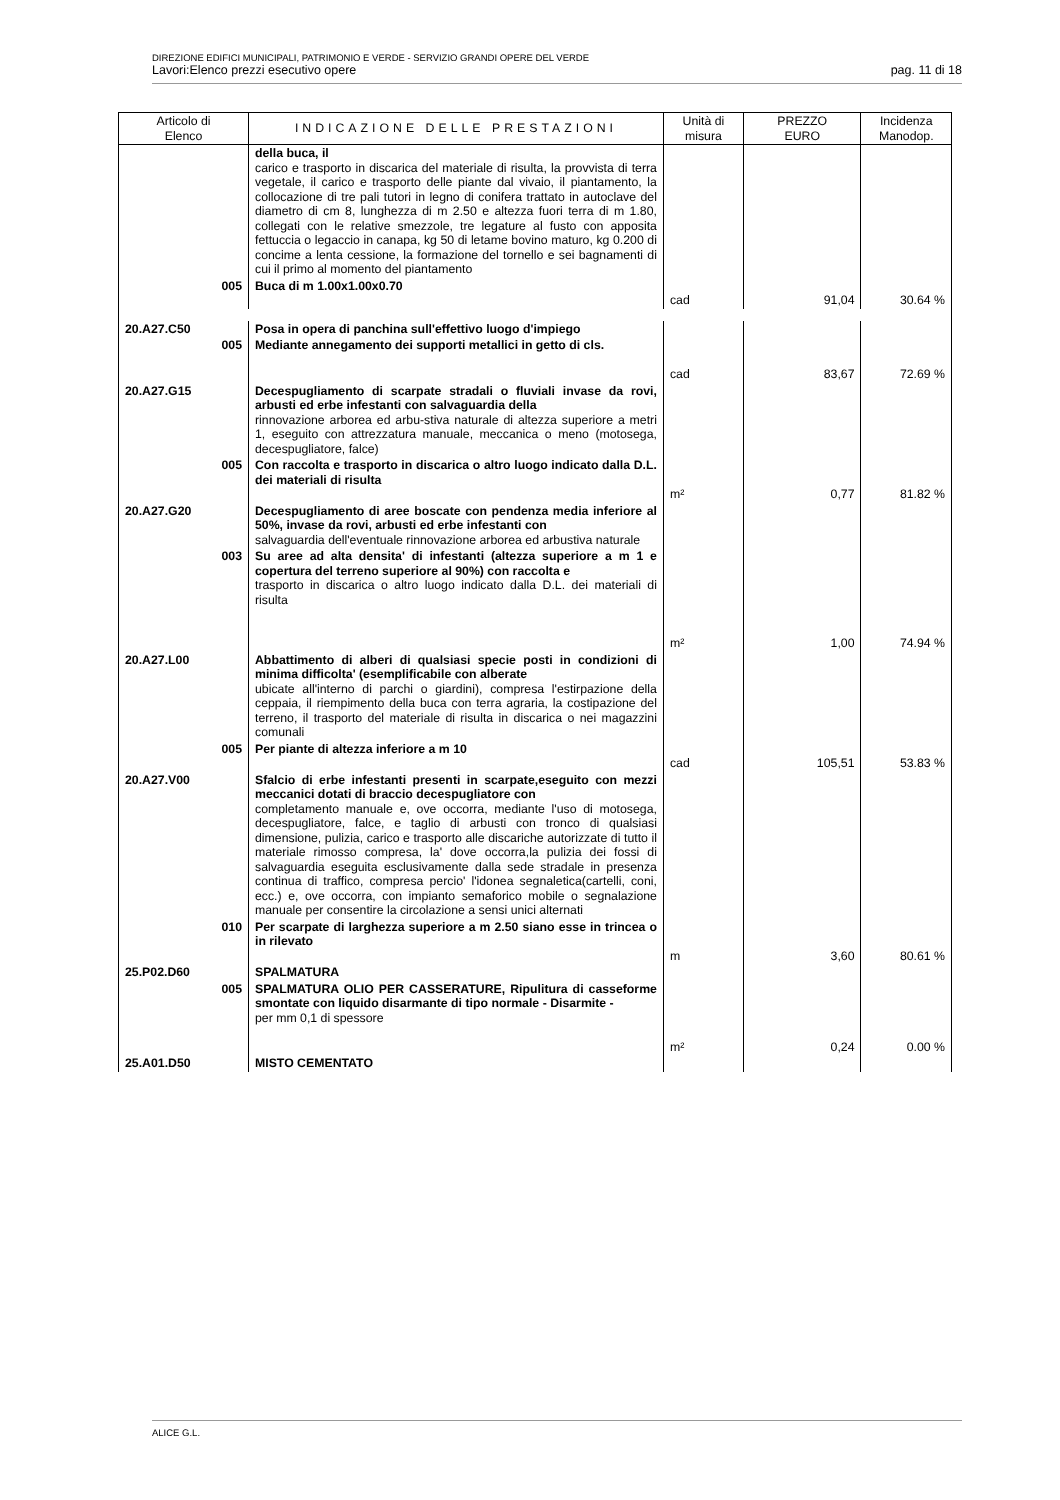DIREZIONE EDIFICI MUNICIPALI, PATRIMONIO E VERDE - SERVIZIO GRANDI OPERE DEL VERDE
Lavori:Elenco prezzi esecutivo opere pag. 11 di 18
| Articolo di Elenco | INDICAZIONE DELLE PRESTAZIONI | Unità di misura | PREZZO EURO | Incidenza Manodop. |
| --- | --- | --- | --- | --- |
| | della buca, il carico e trasporto in discarica del materiale di risulta, la provvista di terra vegetale, il carico e trasporto delle piante dal vivaio, il piantamento, la collocazione di tre pali tutori in legno di conifera trattato in autoclave del diametro di cm 8, lunghezza di m 2.50 e altezza fuori terra di m 1.80, collegati con le relative smezzole, tre legature al fusto con apposita fettuccia o legaccio in canapa, kg 50 di letame bovino maturo, kg 0.200 di concime a lenta cessione, la formazione del tornello e sei bagnamenti di cui il primo al momento del piantamento | | | |
| 005 | Buca di m 1.00x1.00x0.70 | cad | 91,04 | 30.64 % |
| 20.A27.C50 | Posa in opera di panchina sull'effettivo luogo d'impiego | | | |
| 005 | Mediante annegamento dei supporti metallici in getto di cls. | cad | 83,67 | 72.69 % |
| 20.A27.G15 | Decespugliamento di scarpate stradali o fluviali invase da rovi, arbusti ed erbe infestanti con salvaguardia della rinnovazione arborea ed arbu-stiva naturale di altezza superiore a metri 1, eseguito con attrezzatura manuale, meccanica o meno (motosega, decespugliatore, falce) | | | |
| 005 | Con raccolta e trasporto in discarica o altro luogo indicato dalla D.L. dei materiali di risulta | m² | 0,77 | 81.82 % |
| 20.A27.G20 | Decespugliamento di aree boscate con pendenza media inferiore al 50%, invase da rovi, arbusti ed erbe infestanti con salvaguardia dell'eventuale rinnovazione arborea ed arbustiva naturale | | | |
| 003 | Su aree ad alta densita' di infestanti (altezza superiore a m 1 e copertura del terreno superiore al 90%) con raccolta e trasporto in discarica o altro luogo indicato dalla D.L. dei materiali di risulta | m² | 1,00 | 74.94 % |
| 20.A27.L00 | Abbattimento di alberi di qualsiasi specie posti in condizioni di minima difficolta' (esemplificabile con alberate ubicate all'interno di parchi o giardini), compresa l'estirpazione della ceppaia, il riempimento della buca con terra agraria, la costipazione del terreno, il trasporto del materiale di risulta in discarica o nei magazzini comunali | | | |
| 005 | Per piante di altezza inferiore a m 10 | cad | 105,51 | 53.83 % |
| 20.A27.V00 | Sfalcio di erbe infestanti presenti in scarpate,eseguito con mezzi meccanici dotati di braccio decespugliatore con completamento manuale e, ove occorra, mediante l'uso di motosega, decespugliatore, falce, e taglio di arbusti con tronco di qualsiasi dimensione, pulizia, carico e trasporto alle discariche autorizzate di tutto il materiale rimosso compresa, la' dove occorra,la pulizia dei fossi di salvaguardia eseguita esclusivamente dalla sede stradale in presenza continua di traffico, compresa percio' l'idonea segnaletica(cartelli, coni, ecc.) e, ove occorra, con impianto semaforico mobile o segnalazione manuale per consentire la circolazione a sensi unici alternati | | | |
| 010 | Per scarpate di larghezza superiore a m 2.50 siano esse in trincea o in rilevato | m | 3,60 | 80.61 % |
| 25.P02.D60 | SPALMATURA | | | |
| 005 | SPALMATURA OLIO PER CASSERATURE, Ripulitura di casseforme smontate con liquido disarmante di tipo normale - Disarmite - per mm 0,1 di spessore | m² | 0,24 | 0.00 % |
| 25.A01.D50 | MISTO CEMENTATO | | | |
ALICE G.L.